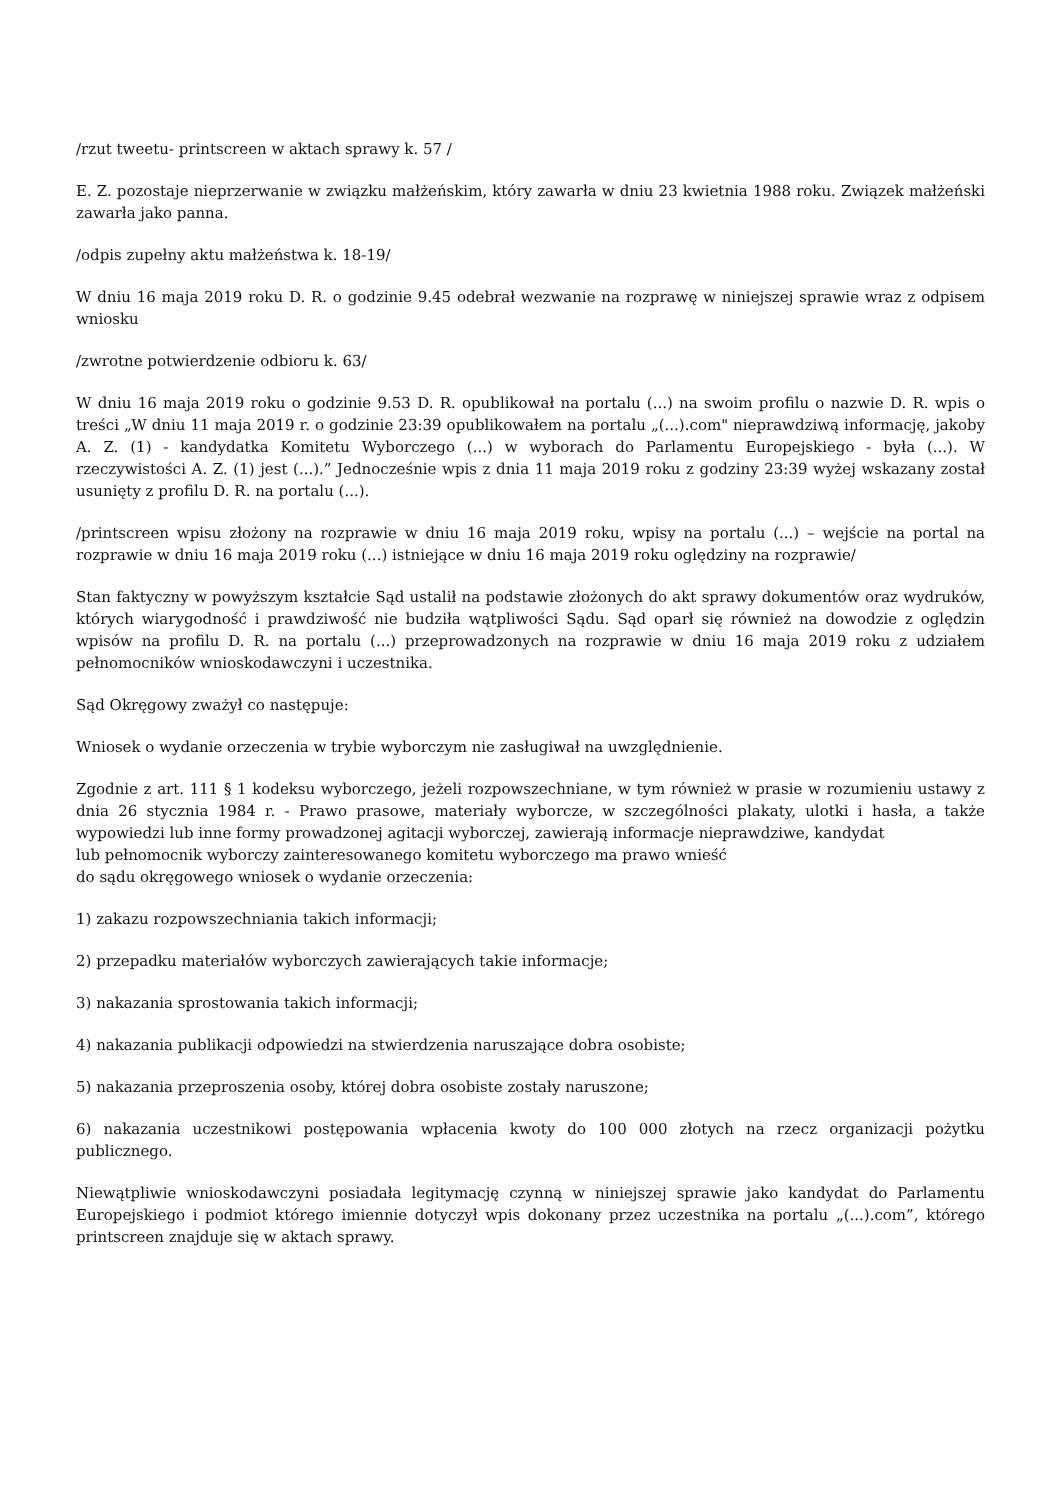/rzut tweetu- printscreen w aktach sprawy k. 57 /
E. Z. pozostaje nieprzerwanie w związku małżeńskim, który zawarła w dniu 23 kwietnia 1988 roku. Związek małżeński zawarła jako panna.
/odpis zupełny aktu małżeństwa k. 18-19/
W dniu 16 maja 2019 roku D. R. o godzinie 9.45 odebrał wezwanie na rozprawę w niniejszej sprawie wraz z odpisem wniosku
/zwrotne potwierdzenie odbioru k. 63/
W dniu 16 maja 2019 roku o godzinie 9.53 D. R. opublikował na portalu (...) na swoim profilu o nazwie D. R. wpis o treści „W dniu 11 maja 2019 r. o godzinie 23:39 opublikowałem na portalu „(...).com" nieprawdziwą informację, jakoby A. Z. (1) - kandydatka Komitetu Wyborczego (...) w wyborach do Parlamentu Europejskiego - była (...). W rzeczywistości A. Z. (1) jest (...).” Jednocześnie wpis z dnia 11 maja 2019 roku z godziny 23:39 wyżej wskazany został usunięty z profilu D. R. na portalu (...).
/printscreen wpisu złożony na rozprawie w dniu 16 maja 2019 roku, wpisy na portalu (...) – wejście na portal na rozprawie w dniu 16 maja 2019 roku (...) istniejące w dniu 16 maja 2019 roku oględziny na rozprawie/
Stan faktyczny w powyższym kształcie Sąd ustalił na podstawie złożonych do akt sprawy dokumentów oraz wydruków, których wiarygodność i prawdziwość nie budziła wątpliwości Sądu. Sąd oparł się również na dowodzie z oględzin wpisów na profilu D. R. na portalu (...) przeprowadzonych na rozprawie w dniu 16 maja 2019 roku z udziałem pełnomocników wnioskodawczyni i uczestnika.
Sąd Okręgowy zważył co następuje:
Wniosek o wydanie orzeczenia w trybie wyborczym nie zasługiwał na uwzględnienie.
Zgodnie z art. 111 § 1 kodeksu wyborczego, jeżeli rozpowszechniane, w tym również w prasie w rozumieniu ustawy z dnia 26 stycznia 1984 r. - Prawo prasowe, materiały wyborcze, w szczególności plakaty, ulotki i hasła, a także wypowiedzi lub inne formy prowadzonej agitacji wyborczej, zawierają informacje nieprawdziwe, kandydat
lub pełnomocnik wyborczy zainteresowanego komitetu wyborczego ma prawo wnieść
do sądu okręgowego wniosek o wydanie orzeczenia:
1) zakazu rozpowszechniania takich informacji;
2) przepadku materiałów wyborczych zawierających takie informacje;
3) nakazania sprostowania takich informacji;
4) nakazania publikacji odpowiedzi na stwierdzenia naruszające dobra osobiste;
5) nakazania przeproszenia osoby, której dobra osobiste zostały naruszone;
6) nakazania uczestnikowi postępowania wpłacenia kwoty do 100 000 złotych na rzecz organizacji pożytku publicznego.
Niewątpliwie wnioskodawczyni posiadała legitymację czynną w niniejszej sprawie jako kandydat do Parlamentu Europejskiego i podmiot którego imiennie dotyczył wpis dokonany przez uczestnika na portalu „(...).com”, którego printscreen znajduje się w aktach sprawy.